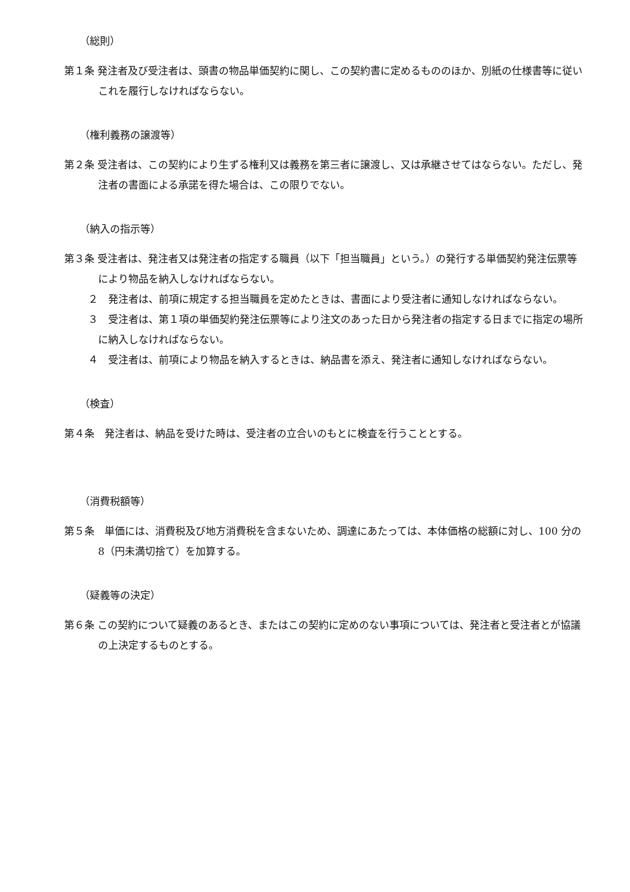（総則）
第１条 発注者及び受注者は、頭書の物品単価契約に関し、この契約書に定めるもののほか、別紙の仕様書等に従いこれを履行しなければならない。
（権利義務の譲渡等）
第２条 受注者は、この契約により生ずる権利又は義務を第三者に譲渡し、又は承継させてはならない。ただし、発注者の書面による承諾を得た場合は、この限りでない。
（納入の指示等）
第３条 受注者は、発注者又は発注者の指定する職員（以下「担当職員」という。）の発行する単価契約発注伝票等により物品を納入しなければならない。
２　発注者は、前項に規定する担当職員を定めたときは、書面により受注者に通知しなければならない。
３　受注者は、第１項の単価契約発注伝票等により注文のあった日から発注者の指定する日までに指定の場所に納入しなければならない。
４　受注者は、前項により物品を納入するときは、納品書を添え、発注者に通知しなければならない。
（検査）
第４条　発注者は、納品を受けた時は、受注者の立合いのもとに検査を行うこととする。
（消費税額等）
第５条　単価には、消費税及び地方消費税を含まないため、調達にあたっては、本体価格の総額に対し、100 分の 8（円未満切捨て）を加算する。
（疑義等の決定）
第６条 この契約について疑義のあるとき、またはこの契約に定めのない事項については、発注者と受注者とが協議の上決定するものとする。